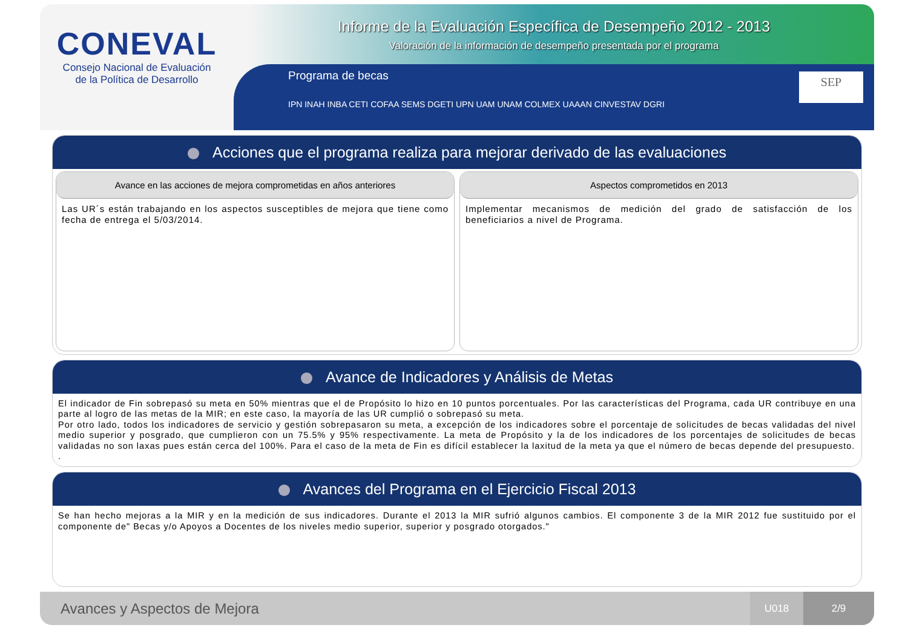CONEVAL
Consejo Nacional de Evaluación
de la Política de Desarrollo
Informe de la Evaluación Específica de Desempeño 2012 - 2013
Valoración de la información de desempeño presentada por el programa
Programa de becas
IPN INAH INBA CETI COFAA SEMS DGETI UPN UAM UNAM COLMEX UAAAN CINVESTAV DGRI
SEP
Acciones que el programa realiza para mejorar derivado de las evaluaciones
Avance en las acciones de mejora comprometidas en años anteriores
Las UR´s están trabajando en los aspectos susceptibles de mejora que tiene como fecha de entrega el 5/03/2014.
Aspectos comprometidos en 2013
Implementar mecanismos de medición del grado de satisfacción de los beneficiarios a nivel de Programa.
Avance de Indicadores y Análisis de Metas
El indicador de Fin sobrepasó su meta en 50% mientras que el de Propósito lo hizo en 10 puntos porcentuales. Por las características del Programa, cada UR contribuye en una parte al logro de las metas de la MIR; en este caso, la mayoría de las UR cumplió o sobrepasó su meta.
Por otro lado, todos los indicadores de servicio y gestión sobrepasaron su meta, a excepción de los indicadores sobre el porcentaje de solicitudes de becas validadas del nivel medio superior y posgrado, que cumplieron con un 75.5% y 95% respectivamente. La meta de Propósito y la de los indicadores de los porcentajes de solicitudes de becas validadas no son laxas pues están cerca del 100%. Para el caso de la meta de Fin es difícil establecer la laxitud de la meta ya que el número de becas depende del presupuesto.
.
Avances del Programa en el Ejercicio Fiscal 2013
Se han hecho mejoras a la MIR y en la medición de sus indicadores. Durante el 2013 la MIR sufrió algunos cambios. El componente 3 de la MIR 2012 fue sustituido por el componente de" Becas y/o Apoyos a Docentes de los niveles medio superior, superior y posgrado otorgados."
Avances y Aspectos de Mejora
U018 2/9